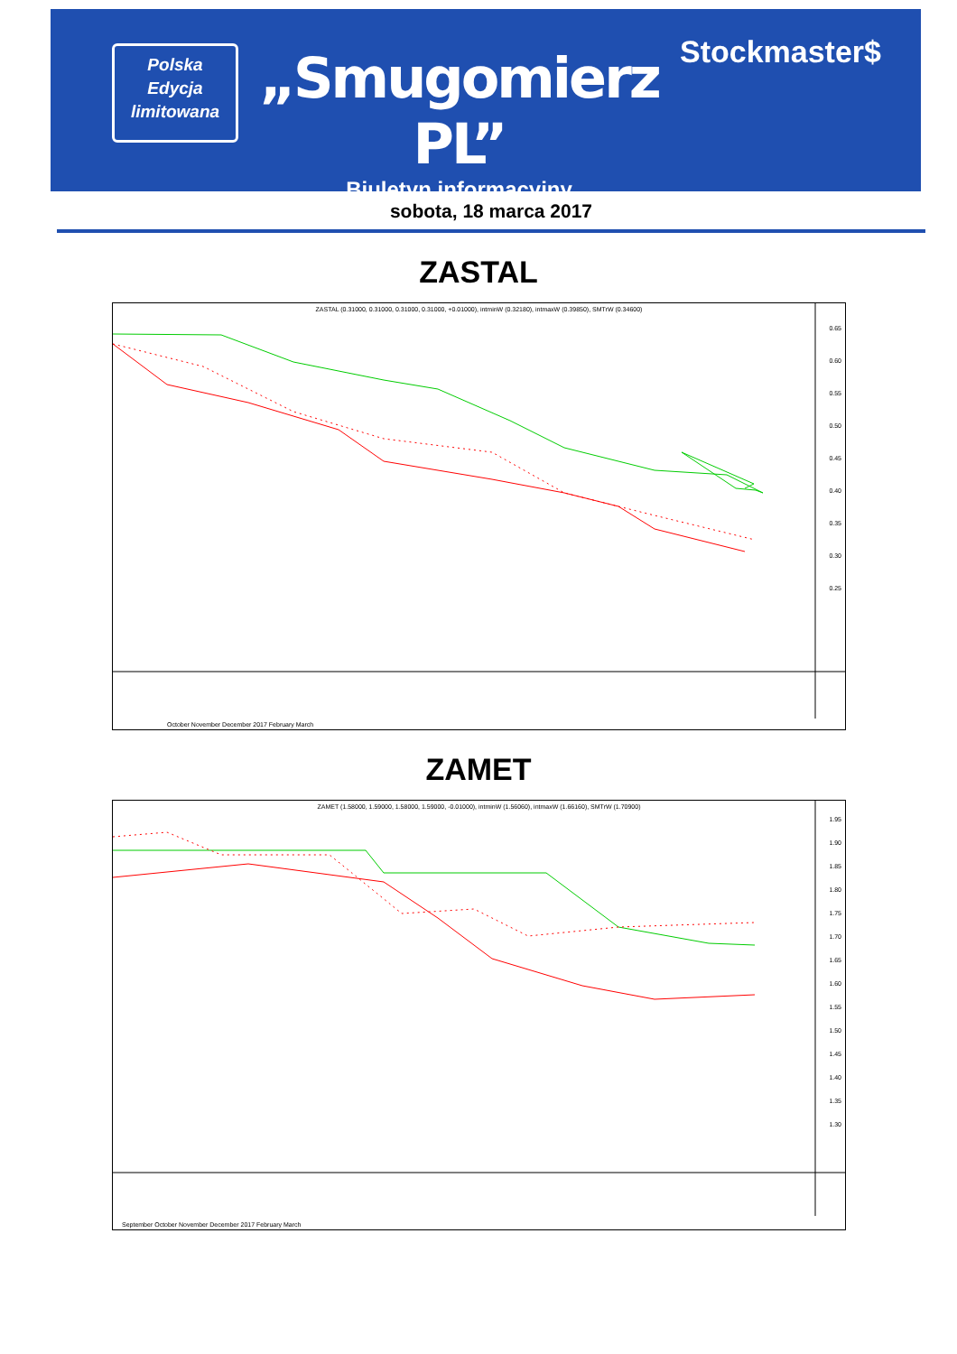Polska
Edycja
limitowana
„Smugomierz PL”
Biuletyn informacyjny
Stockmaster$
sobota, 18 marca 2017
ZASTAL
ZASTAL (0.31000, 0.31000, 0.31000, 0.31000, +0.01000), intminW (0.32180), intmaxW (0.39850), SMTrW (0.34600)
0.65
0.60
0.55
0.50
0.45
0.40
0.35
0.30
0.25
October November December 2017 February March
ZAMET
ZAMET (1.58000, 1.59000, 1.58000, 1.59000, -0.01000), intminW (1.56060), intmaxW (1.66160), SMTrW (1.70900)
1.95
1.90
1.85
1.80
1.75
1.70
1.65
1.60
1.55
1.50
1.45
1.40
1.35
1.30
September October November December 2017 February March